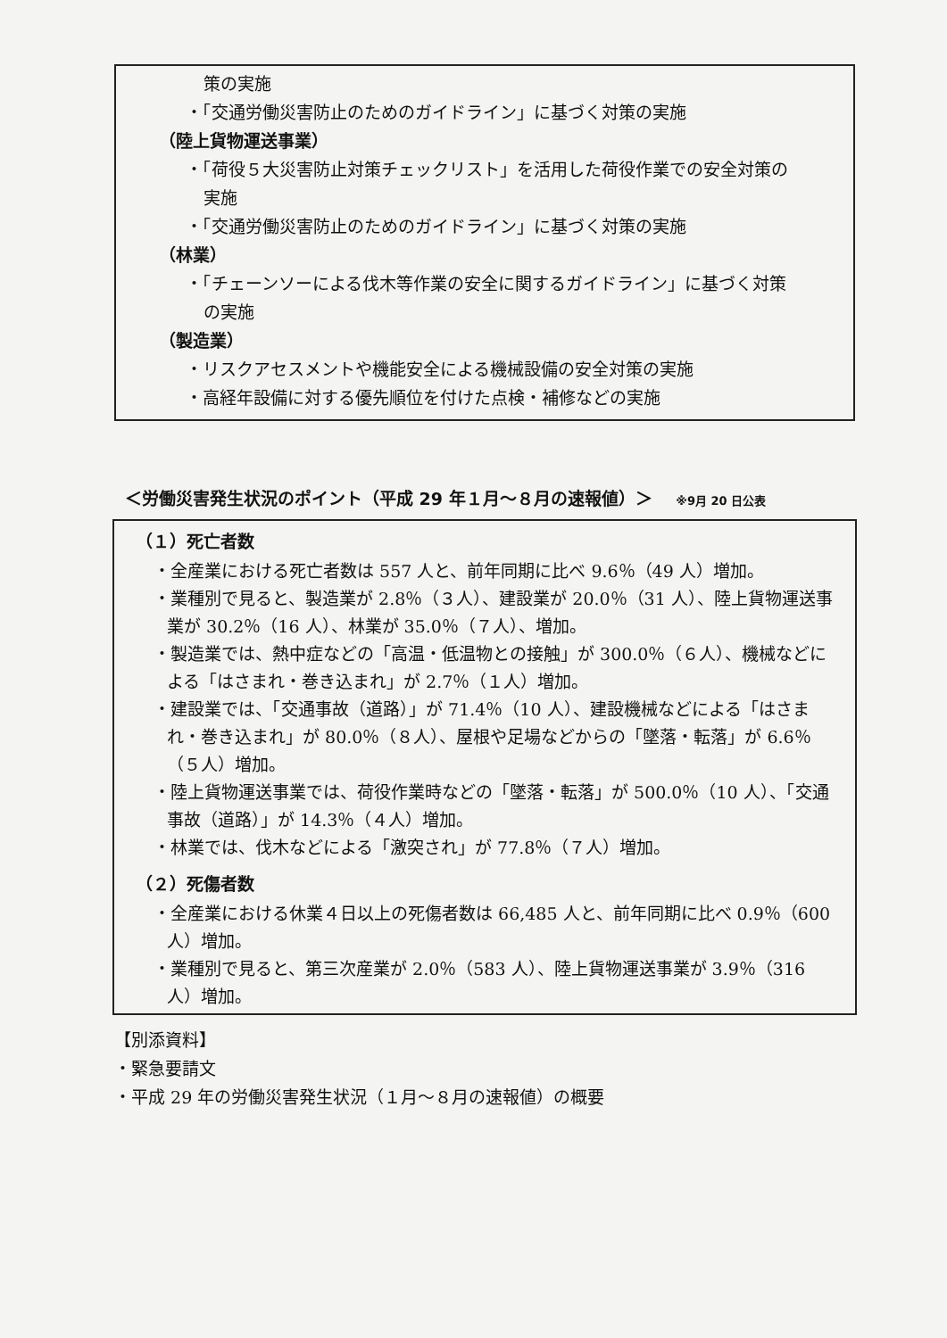策の実施
・「交通労働災害防止のためのガイドライン」に基づく対策の実施
（陸上貨物運送事業）
・「荷役５大災害防止対策チェックリスト」を活用した荷役作業での安全対策の
実施
・「交通労働災害防止のためのガイドライン」に基づく対策の実施
（林業）
・「チェーンソーによる伐木等作業の安全に関するガイドライン」に基づく対策
の実施
（製造業）
・リスクアセスメントや機能安全による機械設備の安全対策の実施
・高経年設備に対する優先順位を付けた点検・補修などの実施
＜労働災害発生状況のポイント（平成 29 年１月～８月の速報値）＞ ※9月 20 日公表
（１）死亡者数
・全産業における死亡者数は 557 人と、前年同期に比べ 9.6％（49 人）増加。
・業種別で見ると、製造業が 2.8％（３人）、建設業が 20.0％（31 人）、陸上貨物運送事業が 30.2％（16 人）、林業が 35.0％（７人）、増加。
・製造業では、熱中症などの「高温・低温物との接触」が 300.0％（６人）、機械などによる「はさまれ・巻き込まれ」が 2.7％（１人）増加。
・建設業では、「交通事故（道路）」が 71.4％（10 人）、建設機械などによる「はさまれ・巻き込まれ」が 80.0％（８人）、屋根や足場などからの「墜落・転落」が 6.6％（５人）増加。
・陸上貨物運送事業では、荷役作業時などの「墜落・転落」が 500.0％（10 人）、「交通事故（道路）」が 14.3％（４人）増加。
・林業では、伐木などによる「激突され」が 77.8％（７人）増加。
（２）死傷者数
・全産業における休業４日以上の死傷者数は 66,485 人と、前年同期に比べ 0.9％（600 人）増加。
・業種別で見ると、第三次産業が 2.0％（583 人）、陸上貨物運送事業が 3.9％（316 人）増加。
【別添資料】
・緊急要請文
・平成 29 年の労働災害発生状況（１月～８月の速報値）の概要